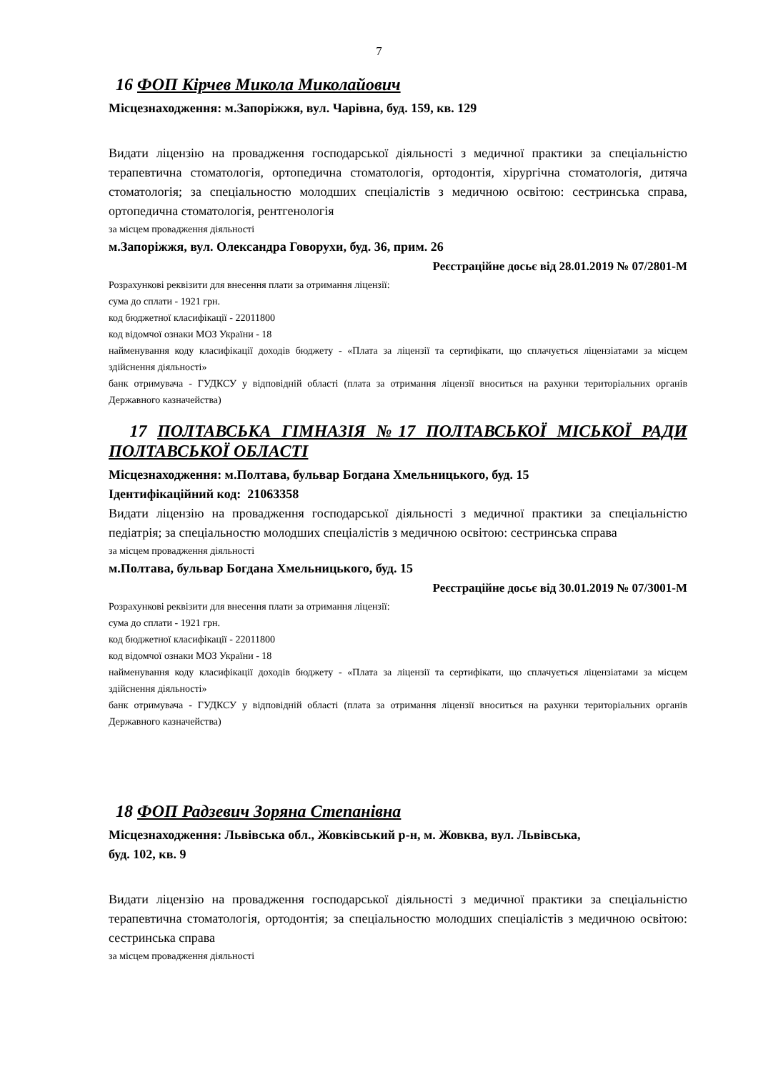7
16 ФОП Кірчев Микола Миколайович
Місцезнаходження: м.Запоріжжя, вул. Чарівна, буд. 159, кв. 129
Видати ліцензію на провадження господарської діяльності з медичної практики за спеціальністю терапевтична стоматологія, ортопедична стоматологія, ортодонтія, хірургічна стоматологія, дитяча стоматологія; за спеціальностю молодших спеціалістів з медичною освітою: сестринська справа, ортопедична стоматологія, рентгенологія
за місцем провадження діяльності
м.Запоріжжя, вул. Олександра Говорухи, буд. 36, прим. 26
Реєстраційне досьє від 28.01.2019 № 07/2801-М
Розрахункові реквізити для внесення плати за отримання ліцензії:
сума до сплати - 1921 грн.
код бюджетної класифікації - 22011800
код відомчої ознаки МОЗ України - 18
найменування коду класифікації доходів бюджету - «Плата за ліцензії та сертифікати, що сплачується ліцензіатами за місцем здійснення діяльності»
банк отримувача - ГУДКСУ у відповідній області (плата за отримання ліцензії вноситься на рахунки територіальних органів Державного казначейства)
17 ПОЛТАВСЬКА ГІМНАЗІЯ №17 ПОЛТАВСЬКОЇ МІСЬКОЇ РАДИ ПОЛТАВСЬКОЇ ОБЛАСТІ
Місцезнаходження: м.Полтава, бульвар Богдана Хмельницького, буд. 15
Ідентифікаційний код: 21063358
Видати ліцензію на провадження господарської діяльності з медичної практики за спеціальністю педіатрія; за спеціальностю молодших спеціалістів з медичною освітою: сестринська справа
за місцем провадження діяльності
м.Полтава, бульвар Богдана Хмельницького, буд. 15
Реєстраційне досьє від 30.01.2019 № 07/3001-М
Розрахункові реквізити для внесення плати за отримання ліцензії:
сума до сплати - 1921 грн.
код бюджетної класифікації - 22011800
код відомчої ознаки МОЗ України - 18
найменування коду класифікації доходів бюджету - «Плата за ліцензії та сертифікати, що сплачується ліцензіатами за місцем здійснення діяльності»
банк отримувача - ГУДКСУ у відповідній області (плата за отримання ліцензії вноситься на рахунки територіальних органів Державного казначейства)
18 ФОП Радзевич Зоряна Степанівна
Місцезнаходження: Львівська обл., Жовківський р-н, м. Жовква, вул. Львівська,
буд. 102, кв. 9
Видати ліцензію на провадження господарської діяльності з медичної практики за спеціальністю терапевтична стоматологія, ортодонтія; за спеціальностю молодших спеціалістів з медичною освітою: сестринська справа
за місцем провадження діяльності